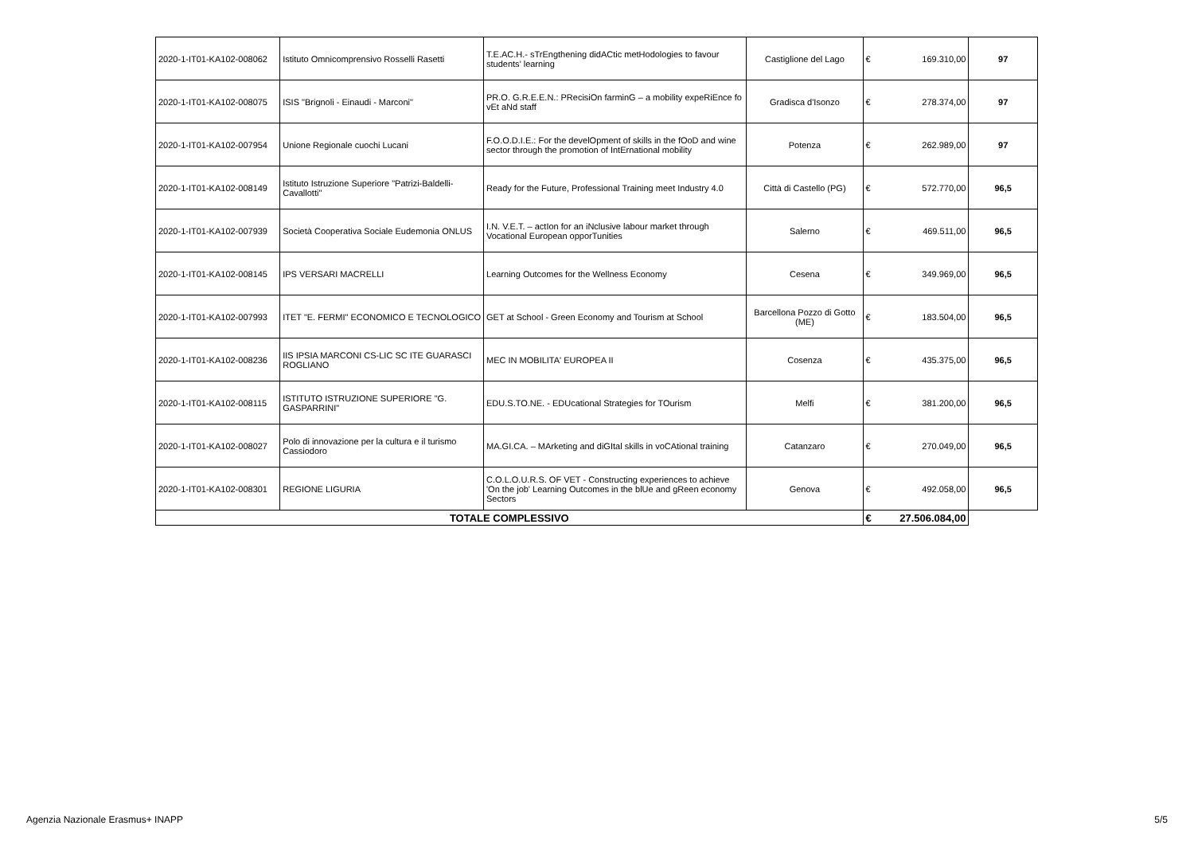| 2020-1-IT01-KA102-008062 | Istituto Omnicomprensivo Rosselli Rasetti | T.E.AC.H.- sTrEngthening didACtic metHodologies to favour students’ learning | Castiglione del Lago | € | 169.310,00 | 97 |
| 2020-1-IT01-KA102-008075 | ISIS "Brignoli - Einaudi - Marconi" | PR.O. G.R.E.E.N.: PRecisiOn farminG – a mobility expeRiEnce fo vEt aNd staff | Gradisca d'Isonzo | € | 278.374,00 | 97 |
| 2020-1-IT01-KA102-007954 | Unione Regionale cuochi Lucani | F.O.O.D.I.E.: For the develOpment of skills in the fOoD and wine sector through the promotion of IntErnational mobility | Potenza | € | 262.989,00 | 97 |
| 2020-1-IT01-KA102-008149 | Istituto Istruzione Superiore "Patrizi-Baldelli-Cavallotti" | Ready for the Future, Professional Training meet Industry 4.0 | Città di Castello (PG) | € | 572.770,00 | 96,5 |
| 2020-1-IT01-KA102-007939 | Società Cooperativa Sociale Eudemonia ONLUS | I.N. V.E.T. – actIon for an iNclusive labour market through Vocational European opporTunities | Salerno | € | 469.511,00 | 96,5 |
| 2020-1-IT01-KA102-008145 | IPS VERSARI MACRELLI | Learning Outcomes for the Wellness Economy | Cesena | € | 349.969,00 | 96,5 |
| 2020-1-IT01-KA102-007993 | ITET "E. FERMI" ECONOMICO E TECNOLOGICO | GET at School - Green Economy and Tourism at School | Barcellona Pozzo di Gotto (ME) | € | 183.504,00 | 96,5 |
| 2020-1-IT01-KA102-008236 | IIS IPSIA MARCONI CS-LIC SC ITE GUARASCI ROGLIANO | MEC IN MOBILITA' EUROPEA II | Cosenza | € | 435.375,00 | 96,5 |
| 2020-1-IT01-KA102-008115 | ISTITUTO ISTRUZIONE SUPERIORE "G. GASPARRINI" | EDU.S.TO.NE. - EDUcational Strategies for TOurism | Melfi | € | 381.200,00 | 96,5 |
| 2020-1-IT01-KA102-008027 | Polo di innovazione per la cultura e il turismo Cassiodoro | MA.GI.CA. – MArketing and diGItal skills in voCAtional training | Catanzaro | € | 270.049,00 | 96,5 |
| 2020-1-IT01-KA102-008301 | REGIONE LIGURIA | C.O.L.O.U.R.S. OF VET - Constructing experiences to achieve 'On the job' Learning Outcomes in the blUe and gReen economy Sectors | Genova | € | 492.058,00 | 96,5 |
| TOTALE COMPLESSIVO | | | | € | 27.506.084,00 | |
Agenzia Nazionale Erasmus+ INAPP 5/5